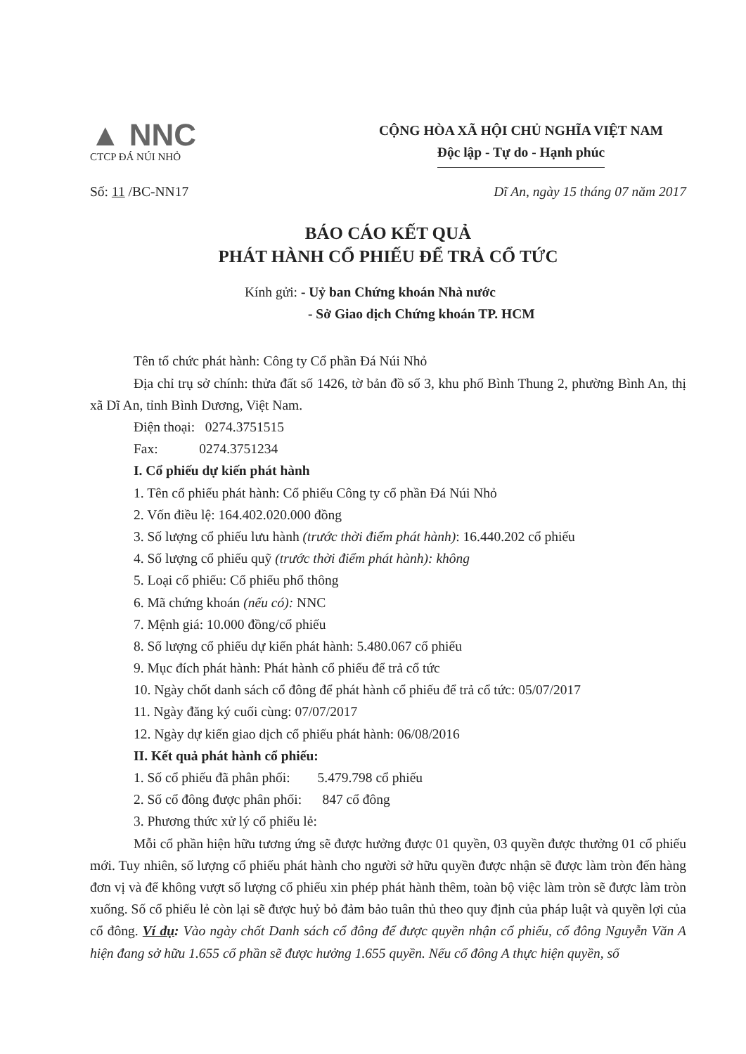▲ NNC
CTCP ĐÁ NÚI NHỎ
CỘNG HÒA XÃ HỘI CHỦ NGHĨA VIỆT NAM
Độc lập - Tự do - Hạnh phúc
Số: 11 /BC-NN17 Dĩ An, ngày 15 tháng 07 năm 2017
BÁO CÁO KẾT QUẢ
PHÁT HÀNH CỔ PHIẾU ĐỂ TRẢ CỔ TỨC
Kính gửi: - Uỷ ban Chứng khoán Nhà nước
- Sở Giao dịch Chứng khoán TP. HCM
Tên tổ chức phát hành: Công ty Cổ phần Đá Núi Nhỏ
Địa chỉ trụ sở chính: thửa đất số 1426, tờ bản đồ số 3, khu phố Bình Thung 2, phường Bình An, thị xã Dĩ An, tỉnh Bình Dương, Việt Nam.
Điện thoại: 0274.3751515
Fax: 0274.3751234
I. Cổ phiếu dự kiến phát hành
1. Tên cổ phiếu phát hành: Cổ phiếu Công ty cổ phần Đá Núi Nhỏ
2. Vốn điều lệ: 164.402.020.000 đồng
3. Số lượng cổ phiếu lưu hành (trước thời điểm phát hành): 16.440.202 cổ phiếu
4. Số lượng cổ phiếu quỹ (trước thời điểm phát hành): không
5. Loại cổ phiếu: Cổ phiếu phổ thông
6. Mã chứng khoán (nếu có): NNC
7. Mệnh giá: 10.000 đồng/cổ phiếu
8. Số lượng cổ phiếu dự kiến phát hành: 5.480.067 cổ phiếu
9. Mục đích phát hành: Phát hành cổ phiếu để trả cổ tức
10. Ngày chốt danh sách cổ đông để phát hành cổ phiếu để trả cổ tức: 05/07/2017
11. Ngày đăng ký cuối cùng: 07/07/2017
12. Ngày dự kiến giao dịch cổ phiếu phát hành: 06/08/2016
II. Kết quả phát hành cổ phiếu:
1. Số cổ phiếu đã phân phối: 5.479.798 cổ phiếu
2. Số cổ đông được phân phối: 847 cổ đông
3. Phương thức xử lý cổ phiếu lẻ:
Mỗi cổ phần hiện hữu tương ứng sẽ được hưởng được 01 quyền, 03 quyền được thưởng 01 cổ phiếu mới. Tuy nhiên, số lượng cổ phiếu phát hành cho người sở hữu quyền được nhận sẽ được làm tròn đến hàng đơn vị và để không vượt số lượng cổ phiếu xin phép phát hành thêm, toàn bộ việc làm tròn sẽ được làm tròn xuống. Số cổ phiếu lẻ còn lại sẽ được huỷ bỏ đảm bảo tuân thủ theo quy định của pháp luật và quyền lợi của cổ đông. Ví dụ: Vào ngày chốt Danh sách cổ đông để được quyền nhận cổ phiếu, cổ đông Nguyễn Văn A hiện đang sở hữu 1.655 cổ phần sẽ được hưởng 1.655 quyền. Nếu cổ đông A thực hiện quyền, số